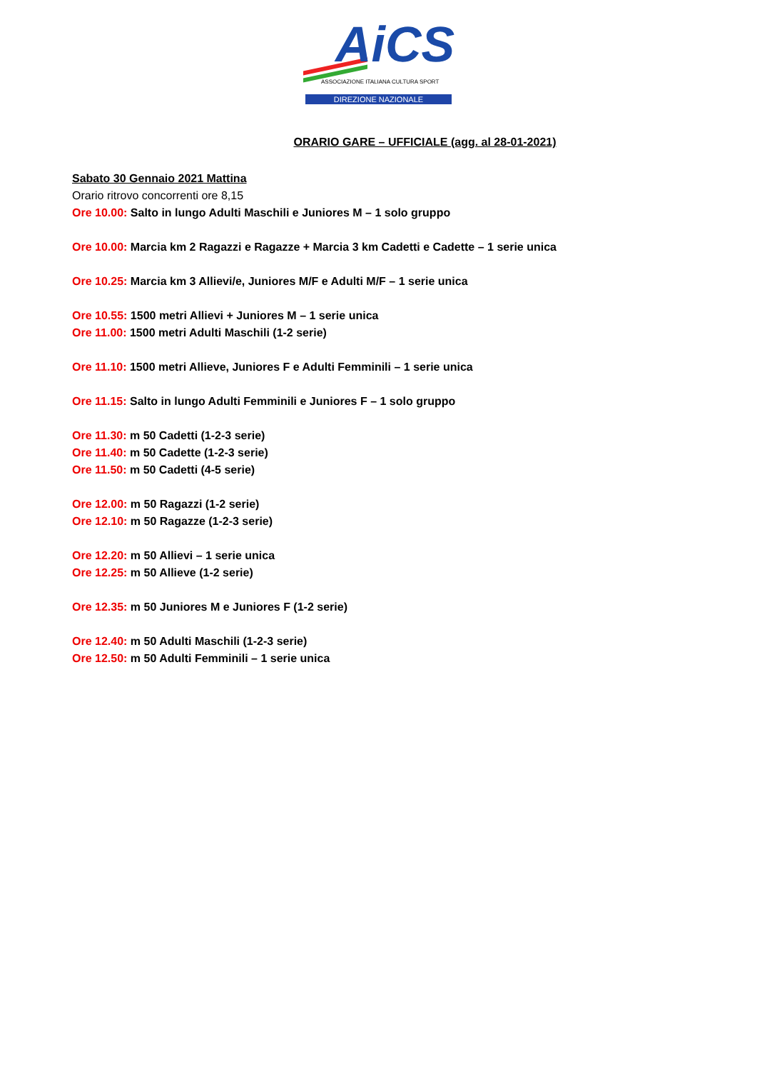AiCS
ASSOCIAZIONE ITALIANA CULTURA SPORT
DIREZIONE NAZIONALE
ORARIO GARE – UFFICIALE (agg. al 28-01-2021)
Sabato 30 Gennaio 2021 Mattina
Orario ritrovo concorrenti ore 8,15
Ore 10.00: Salto in lungo Adulti Maschili e Juniores M – 1 solo gruppo
Ore 10.00: Marcia km 2 Ragazzi e Ragazze + Marcia 3 km Cadetti e Cadette – 1 serie unica
Ore 10.25: Marcia km 3 Allievi/e, Juniores M/F e Adulti M/F – 1 serie unica
Ore 10.55: 1500 metri Allievi + Juniores M – 1 serie unica
Ore 11.00: 1500 metri Adulti Maschili (1-2 serie)
Ore 11.10: 1500 metri Allieve, Juniores F e Adulti Femminili – 1 serie unica
Ore 11.15: Salto in lungo Adulti Femminili e Juniores F – 1 solo gruppo
Ore 11.30: m 50 Cadetti (1-2-3 serie)
Ore 11.40: m 50 Cadette (1-2-3 serie)
Ore 11.50: m 50 Cadetti (4-5 serie)
Ore 12.00: m 50 Ragazzi (1-2 serie)
Ore 12.10: m 50 Ragazze (1-2-3 serie)
Ore 12.20: m 50 Allievi – 1 serie unica
Ore 12.25: m 50 Allieve (1-2 serie)
Ore 12.35: m 50 Juniores M e Juniores F (1-2 serie)
Ore 12.40: m 50 Adulti Maschili (1-2-3 serie)
Ore 12.50: m 50 Adulti Femminili – 1 serie unica